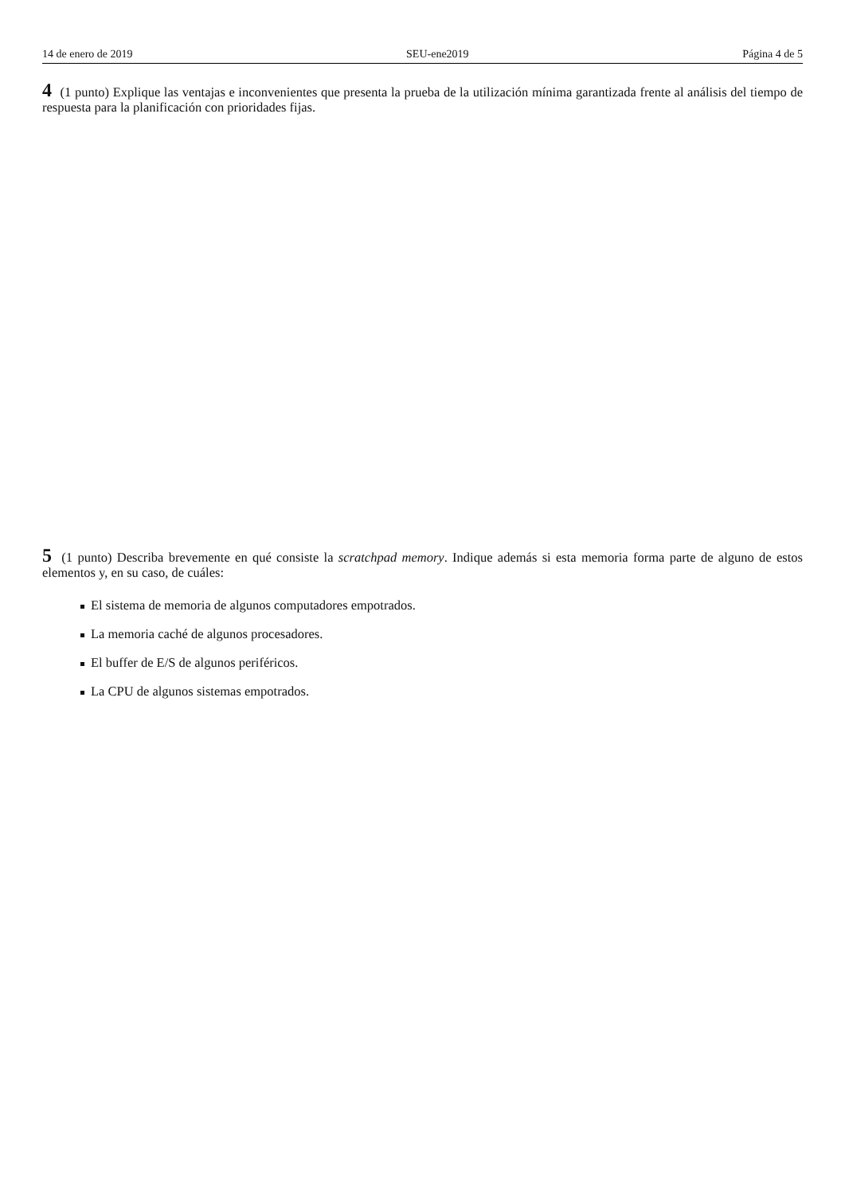14 de enero de 2019 SEU-ene2019 Página 4 de 5
4 (1 punto) Explique las ventajas e inconvenientes que presenta la prueba de la utilización mínima garantizada frente al análisis del tiempo de respuesta para la planificación con prioridades fijas.
5 (1 punto) Describa brevemente en qué consiste la scratchpad memory. Indique además si esta memoria forma parte de alguno de estos elementos y, en su caso, de cuáles:
El sistema de memoria de algunos computadores empotrados.
La memoria caché de algunos procesadores.
El buffer de E/S de algunos periféricos.
La CPU de algunos sistemas empotrados.